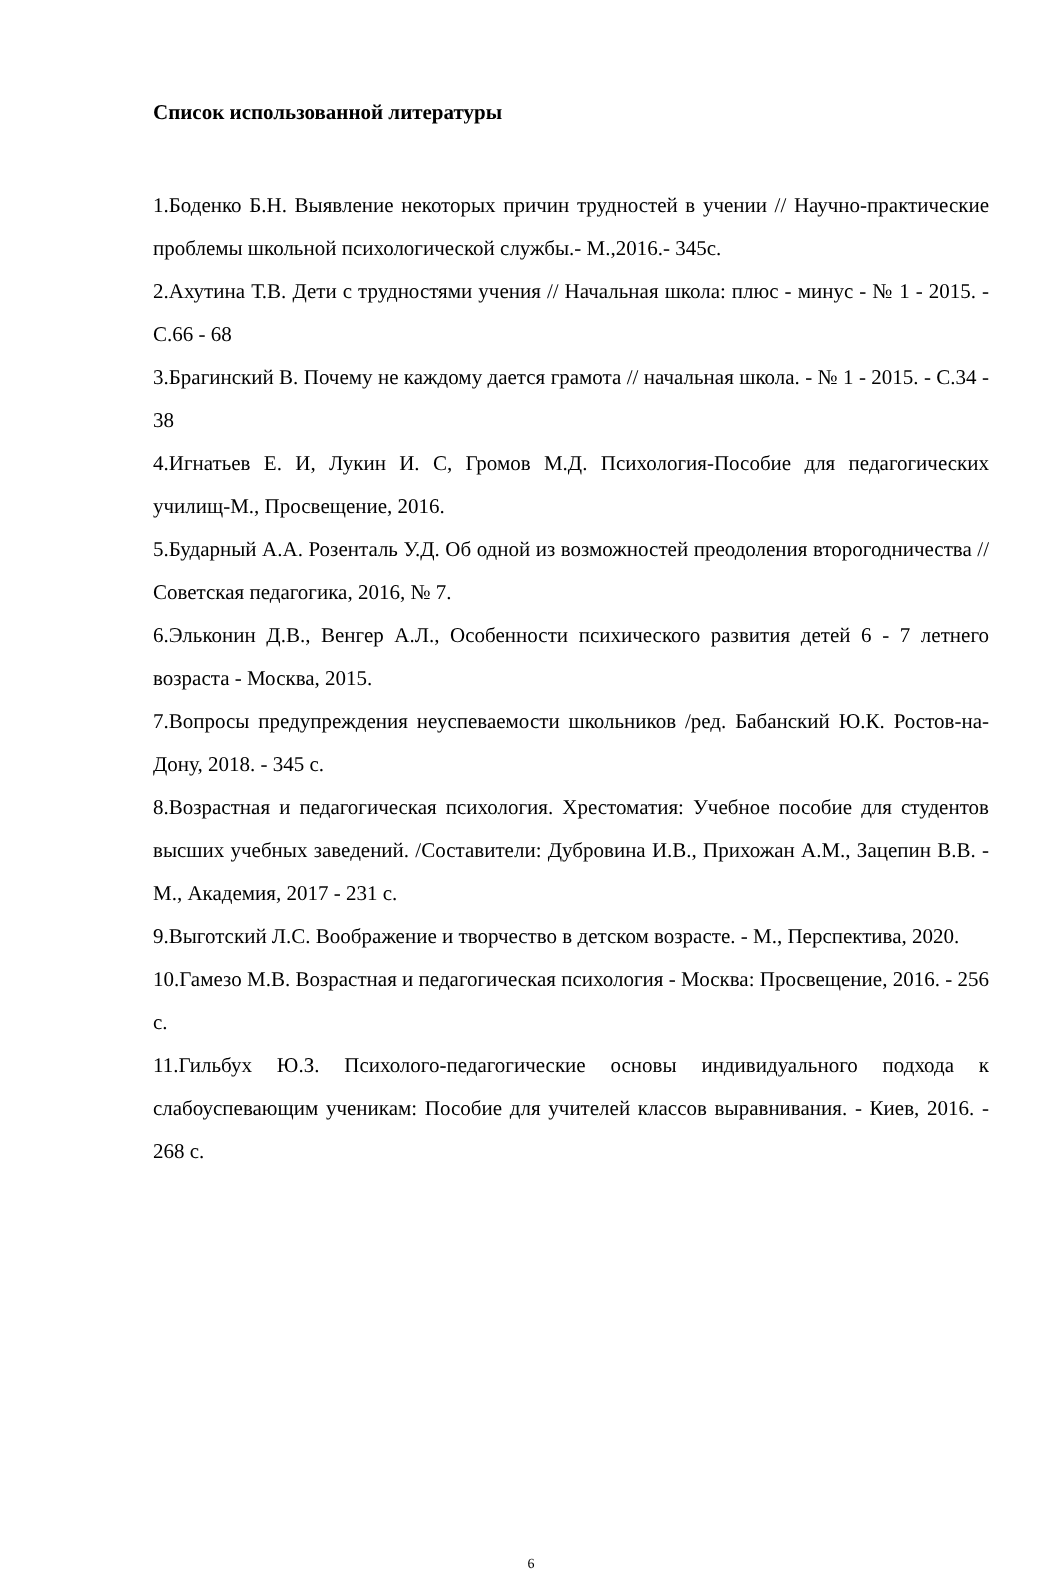Список использованной литературы
1.Боденко Б.Н. Выявление некоторых причин трудностей в учении // Научно-практические проблемы школьной психологической службы.- М.,2016.- 345с.
2.Ахутина Т.В. Дети с трудностями учения // Начальная школа: плюс - минус - № 1 - 2015. - С.66 - 68
3.Брагинский В. Почему не каждому дается грамота // начальная школа. - № 1 - 2015. - С.34 - 38
4.Игнатьев Е. И, Лукин И. С, Громов М.Д. Психология-Пособие для педагогических училищ-М., Просвещение, 2016.
5.Бударный А.А. Розенталь У.Д. Об одной из возможностей преодоления второгодничества // Советская педагогика, 2016, № 7.
6.Эльконин Д.В., Венгер А.Л., Особенности психического развития детей 6 - 7 летнего возраста - Москва, 2015.
7.Вопросы предупреждения неуспеваемости школьников /ред. Бабанский Ю.К. Ростов-на-Дону, 2018. - 345 с.
8.Возрастная и педагогическая психология. Хрестоматия: Учебное пособие для студентов высших учебных заведений. /Составители: Дубровина И.В., Прихожан А.М., Зацепин В.В. - М., Академия, 2017 - 231 с.
9.Выготский Л.С. Воображение и творчество в детском возрасте. - М., Перспектива, 2020.
10.Гамезо М.В. Возрастная и педагогическая психология - Москва: Просвещение, 2016. - 256 с.
11.Гильбух Ю.З. Психолого-педагогические основы индивидуального подхода к слабоуспевающим ученикам: Пособие для учителей классов выравнивания. - Киев, 2016. - 268 с.
6